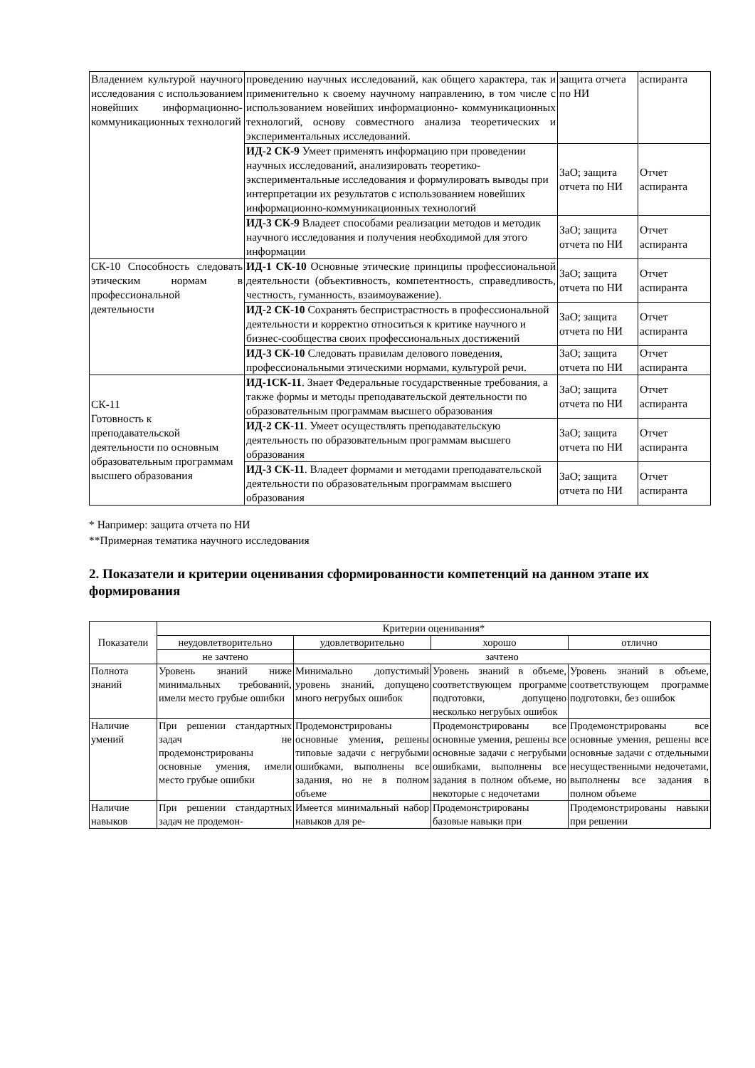| Владением культурой научного исследования с использованием новейших информационно-коммуникационных технологий | проведению научных исследований, как общего характера, так и применительно к своему научному направлению, в том числе с использованием новейших информационно- коммуникационных технологий, основу совместного анализа теоретических и экспериментальных исследований. | защита отчета по НИ | аспиранта |
| | ИД-2 СК-9 Умеет применять информацию при проведении научных исследований, анализировать теоретико- экспериментальные исследования и формулировать выводы при интерпретации их результатов с использованием новейших информационно-коммуникационных технологий | ЗаО; защита отчета по НИ | Отчет аспиранта |
| | ИД-3 СК-9 Владеет способами реализации методов и методик научного исследования и получения необходимой для этого информации | ЗаО; защита отчета по НИ | Отчет аспиранта |
| СК-10 Способность следовать этическим нормам в профессиональной деятельности | ИД-1 СК-10 Основные этические принципы профессиональной деятельности (объективность, компетентность, справедливость, честность, гуманность, взаимоуважение). | ЗаО; защита отчета по НИ | Отчет аспиранта |
| | ИД-2 СК-10 Сохранять беспристрастность в профессиональной деятельности и корректно относиться к критике научного и бизнес-сообщества своих профессиональных достижений | ЗаО; защита отчета по НИ | Отчет аспиранта |
| | ИД-3 СК-10 Следовать правилам делового поведения, профессиональными этическими нормами, культурой речи. | ЗаО; защита отчета по НИ | Отчет аспиранта |
| СК-11 Готовность к преподавательской деятельности по основным образовательным программам высшего образования | ИД-1СК-11 . Знает Федеральные государственные требования, а также формы и методы преподавательской деятельности по образовательным программам высшего образования | ЗаО; защита отчета по НИ | Отчет аспиранта |
| | ИД-2 СК-11 . Умеет осуществлять преподавательскую деятельность по образовательным программам высшего образования | ЗаО; защита отчета по НИ | Отчет аспиранта |
| | ИД-3 СК-11 . Владеет формами и методами преподавательской деятельности по образовательным программам высшего образования | ЗаО; защита отчета по НИ | Отчет аспиранта |
* Например: защита отчета по НИ
**Примерная тематика научного исследования
2. Показатели и критерии оценивания сформированности компетенций на данном этапе их формирования
| Показатели | Критерии оценивания* | | | |
| --- | --- | --- | --- | --- |
| | неудовлетворительно | удовлетворительно | хорошо | отлично |
| | не зачтено | зачтено | | |
| Полнота знаний | Уровень знаний ниже минимальных требований, имели место грубые ошибки | Минимально допустимый уровень знаний, допущено много негрубых ошибок | Уровень знаний в объеме, соответствующем программе подготовки, допущено несколько негрубых ошибок | Уровень знаний в объеме, соответствующем программе подготовки, без ошибок |
| Наличие умений | При решении стандартных задач не продемонстрированы основные умения, имели место грубые ошибки | Продемонстрированы основные умения, решены типовые задачи с негрубыми ошибками, выполнены все задания, но не в полном объеме | Продемонстрированы все основные умения, решены все основные задачи с негрубыми ошибками, выполнены все задания в полном объеме, но некоторые с недочетами | Продемонстрированы все основные умения, решены все основные задачи с отдельными несущественными недочетами, выполнены все задания в полном объеме |
| Наличие навыков | При решении стандартных задач не продемон- | Имеется минимальный набор навыков для ре- | Продемонстрированы базовые навыки при | Продемонстрированы навыки при решении |